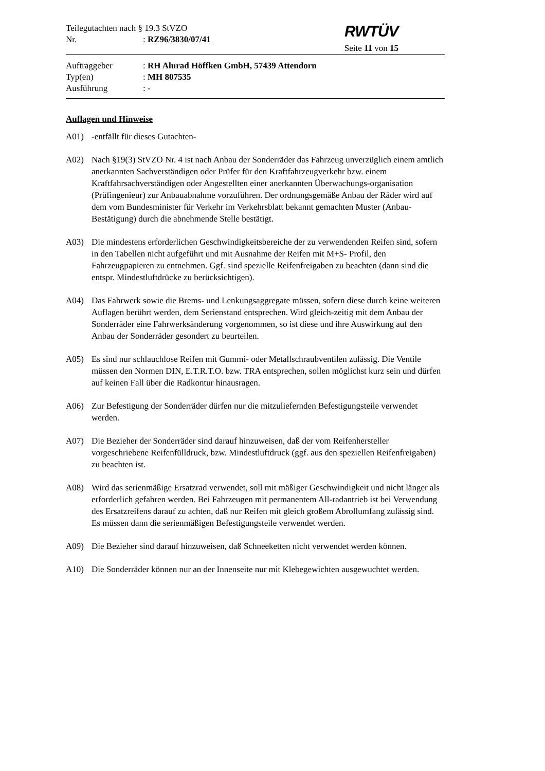Teilegutachten nach § 19.3 StVZO
Nr.: RZ96/3830/07/41
RWTÜV
Seite 11 von 15
Auftraggeber: RH Alurad Höffken GmbH, 57439 Attendorn
Typ(en): MH 807535
Ausführung: -
Auflagen und Hinweise
A01) -entfällt für dieses Gutachten-
A02) Nach §19(3) StVZO Nr. 4 ist nach Anbau der Sonderräder das Fahrzeug unverzüglich einem amtlich anerkannten Sachverständigen oder Prüfer für den Kraftfahrzeugverkehr bzw. einem Kraftfahrsachverständigen oder Angestellten einer anerkannten Überwachungs-organisation (Prüfingenieur) zur Anbauabnahme vorzuführen. Der ordnungsgemäße Anbau der Räder wird auf dem vom Bundesminister für Verkehr im Verkehrsblatt bekannt gemachten Muster (Anbau-Bestätigung) durch die abnehmende Stelle bestätigt.
A03) Die mindestens erforderlichen Geschwindigkeitsbereiche der zu verwendenden Reifen sind, sofern in den Tabellen nicht aufgeführt und mit Ausnahme der Reifen mit M+S- Profil, den Fahrzeugpapieren zu entnehmen. Ggf. sind spezielle Reifenfreigaben zu beachten (dann sind die entspr. Mindestluftdrücke zu berücksichtigen).
A04) Das Fahrwerk sowie die Brems- und Lenkungsaggregate müssen, sofern diese durch keine weiteren Auflagen berührt werden, dem Serienstand entsprechen. Wird gleich-zeitig mit dem Anbau der Sonderräder eine Fahrwerksänderung vorgenommen, so ist diese und ihre Auswirkung auf den Anbau der Sonderräder gesondert zu beurteilen.
A05) Es sind nur schlauchlose Reifen mit Gummi- oder Metallschraubventilen zulässig. Die Ventile müssen den Normen DIN, E.T.R.T.O. bzw. TRA entsprechen, sollen möglichst kurz sein und dürfen auf keinen Fall über die Radkontur hinausragen.
A06) Zur Befestigung der Sonderräder dürfen nur die mitzuliefernden Befestigungsteile verwendet werden.
A07) Die Bezieher der Sonderräder sind darauf hinzuweisen, daß der vom Reifenhersteller vorgeschriebene Reifenfülldruck, bzw. Mindestluftdruck (ggf. aus den speziellen Reifenfreigaben) zu beachten ist.
A08) Wird das serienmäßige Ersatzrad verwendet, soll mit mäßiger Geschwindigkeit und nicht länger als erforderlich gefahren werden. Bei Fahrzeugen mit permanentem All-radantrieb ist bei Verwendung des Ersatzreifens darauf zu achten, daß nur Reifen mit gleich großem Abrollumfang zulässig sind. Es müssen dann die serienmäßigen Befestigungsteile verwendet werden.
A09) Die Bezieher sind darauf hinzuweisen, daß Schneeketten nicht verwendet werden können.
A10) Die Sonderräder können nur an der Innenseite nur mit Klebegewichten ausgewuchtet werden.